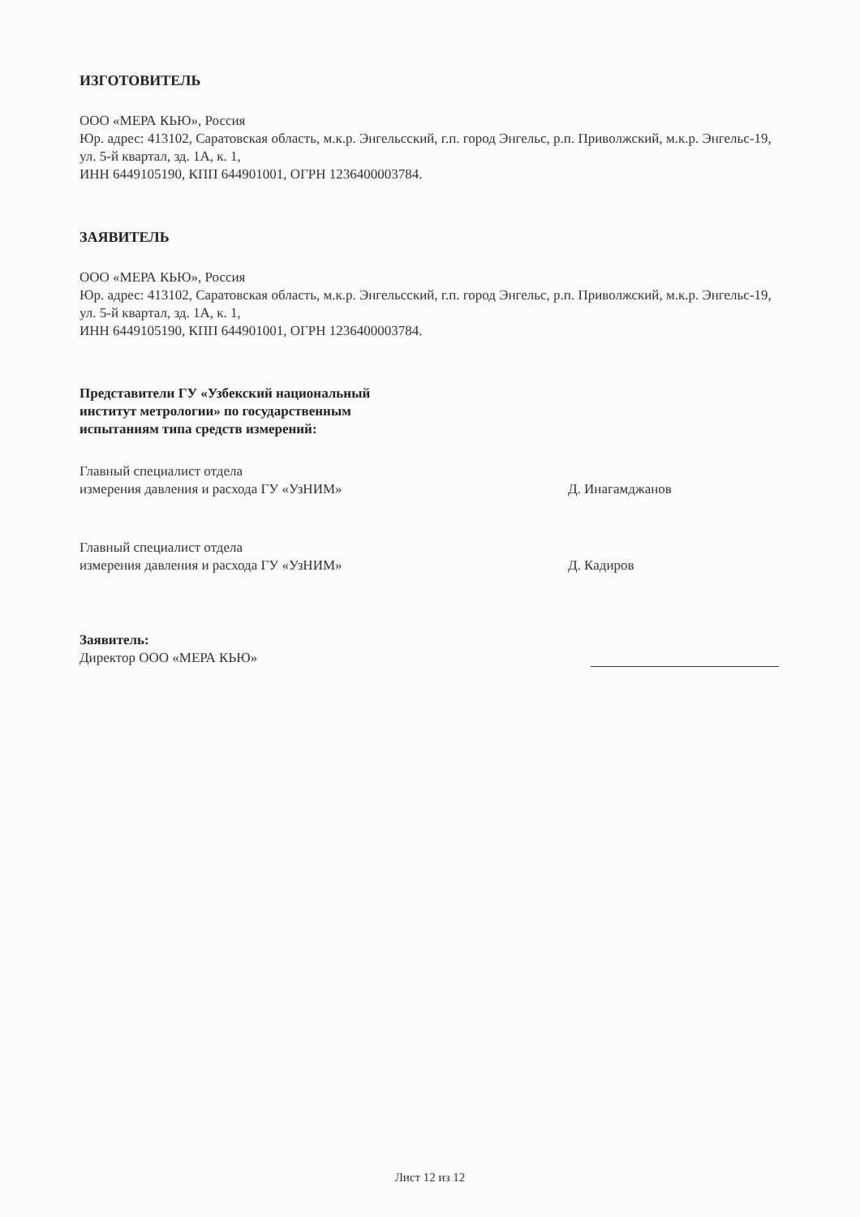ИЗГОТОВИТЕЛЬ
ООО «МЕРА КЬЮ», Россия
Юр. адрес: 413102, Саратовская область, м.к.р. Энгельсский, г.п. город Энгельс, р.п. Приволжский, м.к.р. Энгельс-19, ул. 5-й квартал, зд. 1А, к. 1,
ИНН 6449105190, КПП 644901001, ОГРН 1236400003784.
ЗАЯВИТЕЛЬ
ООО «МЕРА КЬЮ», Россия
Юр. адрес: 413102, Саратовская область, м.к.р. Энгельсский, г.п. город Энгельс, р.п. Приволжский, м.к.р. Энгельс-19, ул. 5-й квартал, зд. 1А, к. 1,
ИНН 6449105190, КПП 644901001, ОГРН 1236400003784.
Представители ГУ «Узбекский национальный
институт метрологии» по государственным
испытаниям типа средств измерений:
Главный специалист отдела
измерения давления и расхода ГУ «УзНИМ»
Д. Инагамджанов
Главный специалист отдела
измерения давления и расхода ГУ «УзНИМ»
Д. Кадиров
Заявитель:
Директор ООО «МЕРА КЬЮ»
Лист 12 из 12